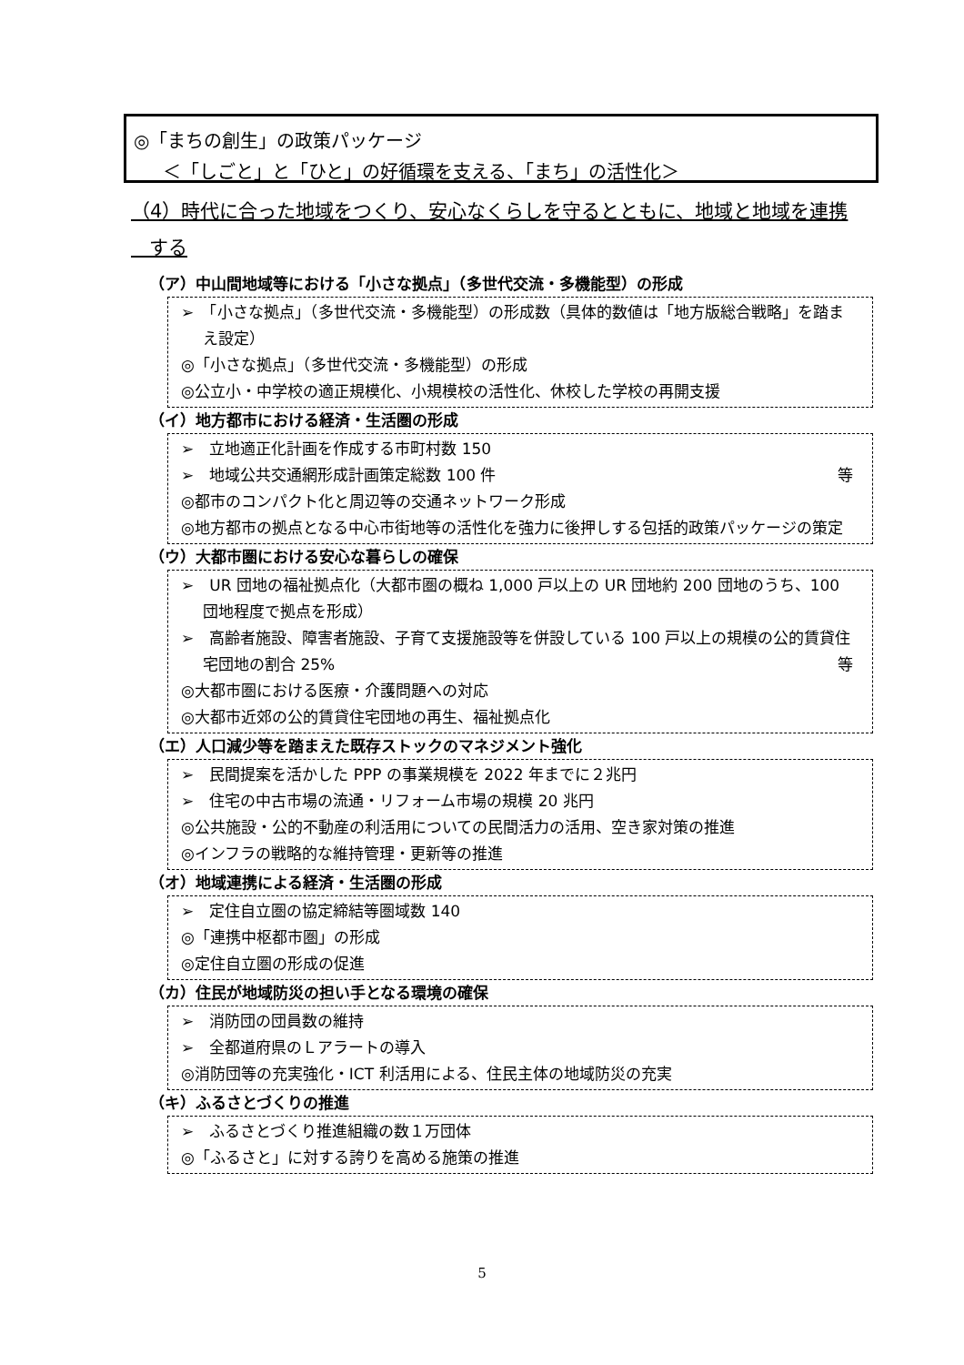◎「まちの創生」の政策パッケージ
＜「しごと」と「ひと」の好循環を支える、「まち」の活性化＞
（4）時代に合った地域をつくり、安心なくらしを守るとともに、地域と地域を連携
する
（ア）中山間地域等における「小さな拠点」（多世代交流・多機能型）の形成
➢　「小さな拠点」（多世代交流・多機能型）の形成数（具体的数値は「地方版総合戦略」を踏まえ設定）
◎「小さな拠点」（多世代交流・多機能型）の形成
◎公立小・中学校の適正規模化、小規模校の活性化、休校した学校の再開支援
（イ）地方都市における経済・生活圏の形成
➢　立地適正化計画を作成する市町村数 150
➢　地域公共交通網形成計画策定総数 100 件 等
◎都市のコンパクト化と周辺等の交通ネットワーク形成
◎地方都市の拠点となる中心市街地等の活性化を強力に後押しする包括的政策パッケージの策定
（ウ）大都市圏における安心な暮らしの確保
➢　UR 団地の福祉拠点化（大都市圏の概ね 1,000 戸以上の UR 団地約 200 団地のうち、100 団地程度で拠点を形成）
➢　高齢者施設、障害者施設、子育て支援施設等を併設している 100 戸以上の規模の公的賃貸住宅団地の割合 25% 等
◎大都市圏における医療・介護問題への対応
◎大都市近郊の公的賃貸住宅団地の再生、福祉拠点化
（エ）人口減少等を踏まえた既存ストックのマネジメント強化
➢　民間提案を活かした PPP の事業規模を 2022 年までに２兆円
➢　住宅の中古市場の流通・リフォーム市場の規模 20 兆円
◎公共施設・公的不動産の利活用についての民間活力の活用、空き家対策の推進
◎インフラの戦略的な維持管理・更新等の推進
（オ）地域連携による経済・生活圏の形成
➢　定住自立圏の協定締結等圏域数 140
◎「連携中枢都市圏」の形成
◎定住自立圏の形成の促進
（カ）住民が地域防災の担い手となる環境の確保
➢　消防団の団員数の維持
➢　全都道府県のＬアラートの導入
◎消防団等の充実強化・ICT 利活用による、住民主体の地域防災の充実
（キ）ふるさとづくりの推進
➢　ふるさとづくり推進組織の数１万団体
◎「ふるさと」に対する誇りを高める施策の推進
5